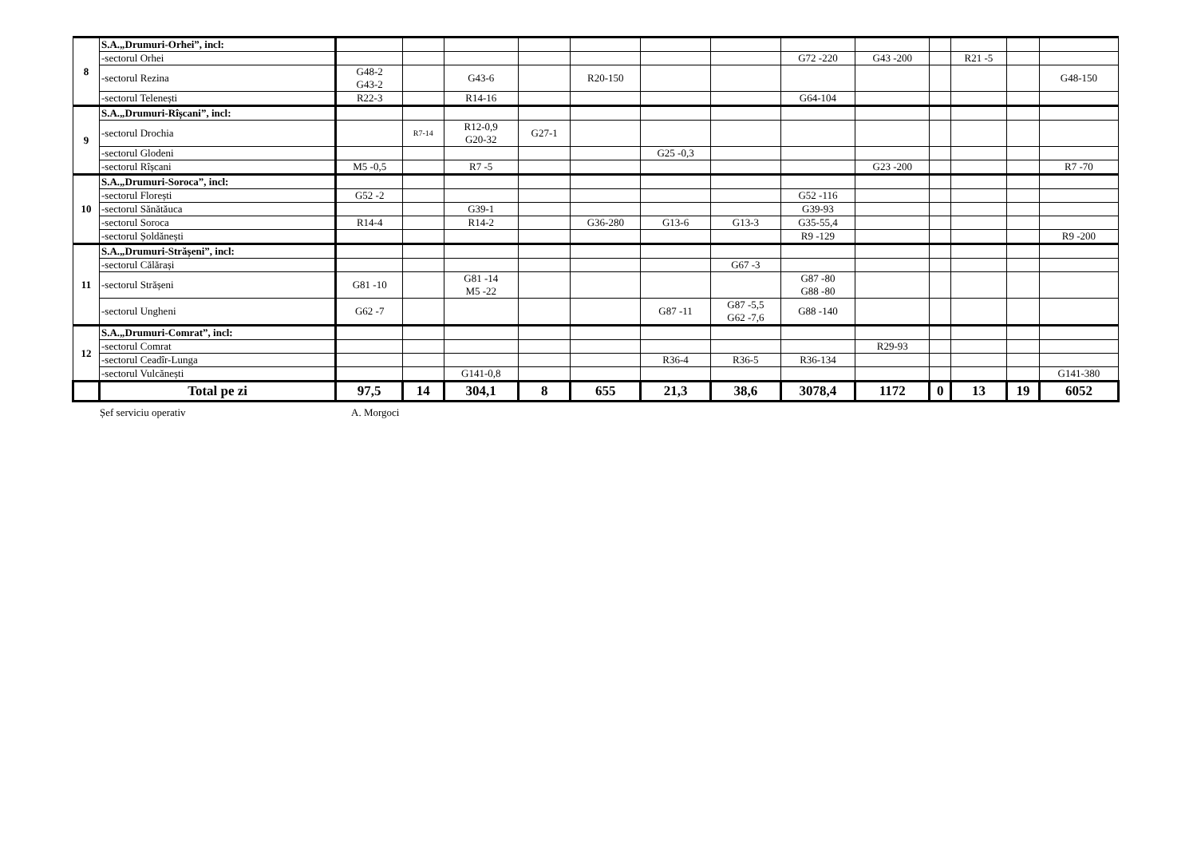| 8 | S.A.„Drumuri-Orhei”, incl: | | | | | | | | | | | | | |
| | -sectorul Orhei | | | | | | | | G72 -220 | G43 -200 | | R21 -5 | | |
| | -sectorul Rezina | G48-2 G43-2 | | G43-6 | | R20-150 | | | | | | | | G48-150 |
| | -sectorul Telenești | R22-3 | | R14-16 | | | | | G64-104 | | | | | |
| 9 | S.A.„Drumuri-Rîșcani”, incl: | | | | | | | | | | | | | |
| | -sectorul Drochia | | R7-14 | R12-0,9 G20-32 | G27-1 | | | | | | | | | |
| | -sectorul Glodeni | | | | | | G25 -0,3 | | | | | | | |
| | -sectorul Rîșcani | M5 -0,5 | | R7 -5 | | | | | | G23 -200 | | | | R7 -70 |
| 10 | S.A.„Drumuri-Soroca”, incl: | | | | | | | | | | | | | |
| | -sectorul Florești | G52 -2 | | | | | | | G52 -116 | | | | | |
| | -sectorul Sănătăuca | | | G39-1 | | | | | G39-93 | | | | | |
| | -sectorul Soroca | R14-4 | | R14-2 | | G36-280 | G13-6 | G13-3 | G35-55,4 | | | | | |
| | -sectorul Șoldănești | | | | | | | | R9 -129 | | | | | R9 -200 |
| 11 | S.A.„Drumuri-Strășeni”, incl: | | | | | | | | | | | | | |
| | -sectorul Călărași | | | | | | | G67 -3 | | | | | | |
| | -sectorul Strășeni | G81 -10 | | G81 -14 M5 -22 | | | | | G87 -80 G88 -80 | | | | | |
| | -sectorul Ungheni | G62 -7 | | | | | G87 -11 | G87 -5,5 G62 -7,6 | G88 -140 | | | | | |
| 12 | S.A.„Drumuri-Comrat”, incl: | | | | | | | | | | | | | |
| | -sectorul Comrat | | | | | | | | | R29-93 | | | | |
| | -sectorul Ceadîr-Lunga | | | | | | R36-4 | R36-5 | R36-134 | | | | | |
| | -sectorul Vulcănești | | | G141-0,8 | | | | | | | | | | G141-380 |
| | Total pe zi | 97,5 | 14 | 304,1 | 8 | 655 | 21,3 | 38,6 | 3078,4 | 1172 | 0 | 13 | 19 | 6052 |
Șef serviciu operativ A. Morgoci